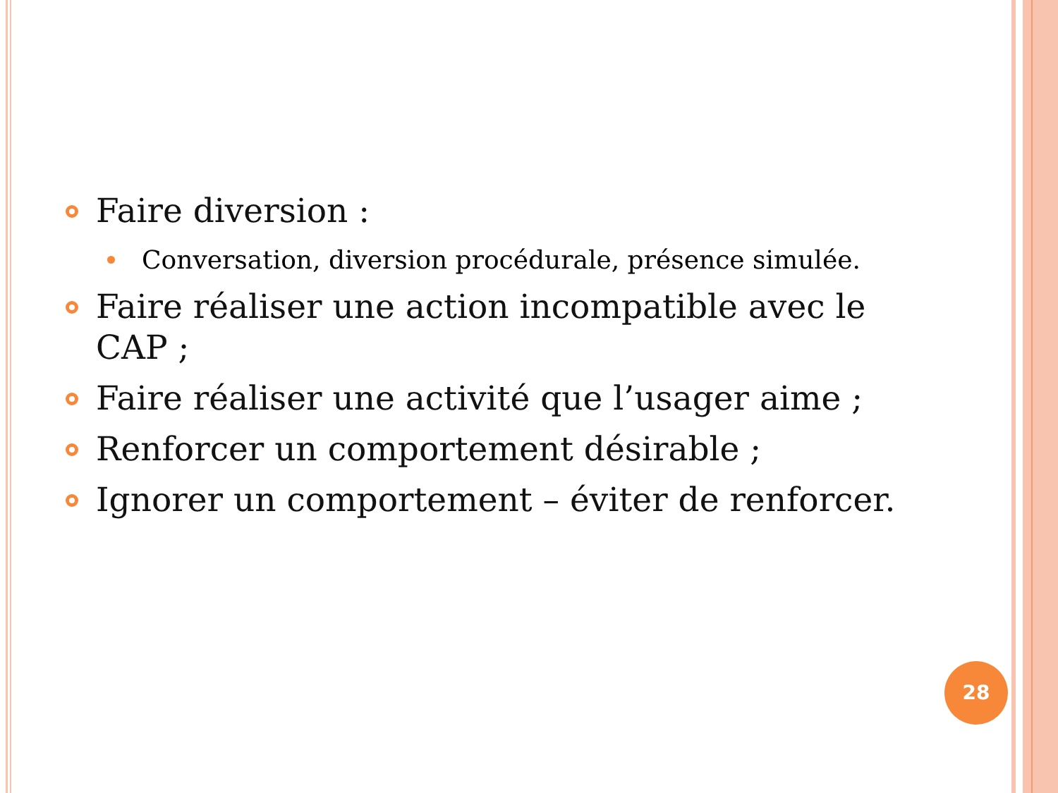Faire diversion :
Conversation, diversion procédurale, présence simulée.
Faire réaliser une action incompatible avec le CAP ;
Faire réaliser une activité que l’usager aime ;
Renforcer un comportement désirable ;
Ignorer un comportement – éviter de renforcer.
28